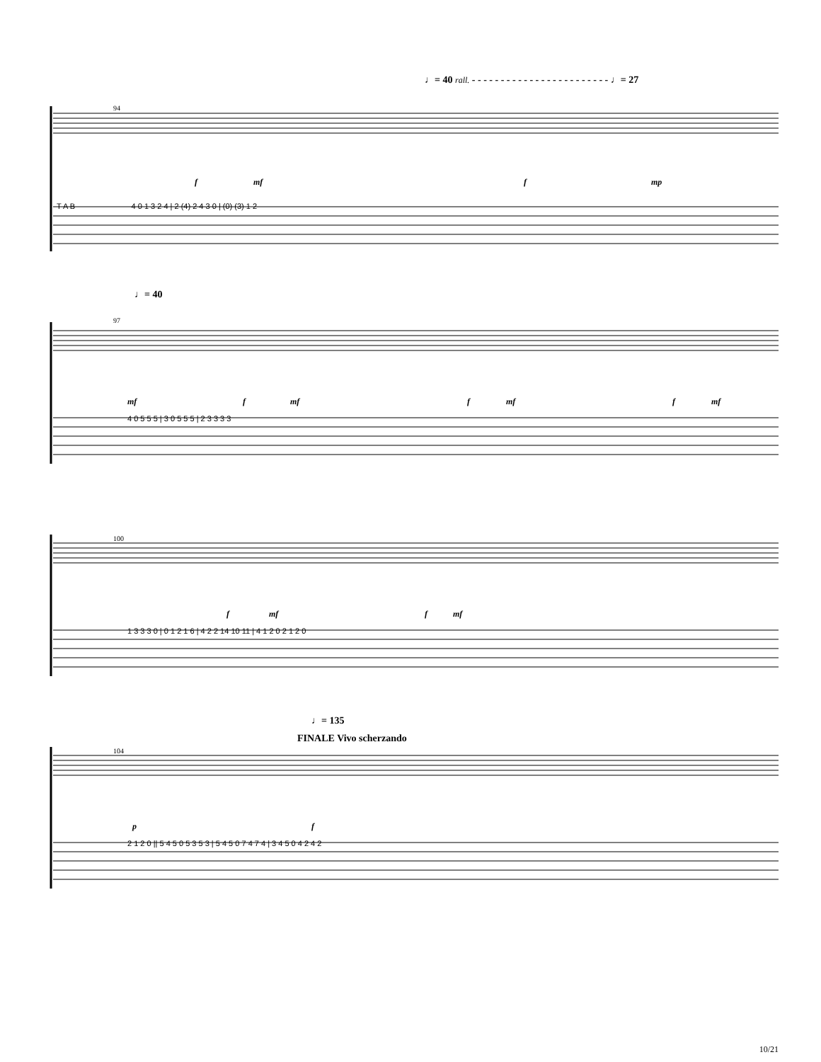♩= 40 rall. - - - - - - - - - - - - - - - - - - - - - - - - ♩= 27
94
f mf f mp
T A B 4 0 1 3 2 4 | 2 (4) 2 4 3 0 | (0) (3) 1 2
♩= 40
97
mf f mf f mf f mf
4 0 5 5 5 | 3 0 5 5 5 | 2 3 3 3 3
100
f mf f mf
1 3 3 3 0 | 0 1 2 1 6 | 4 2 2 14 10 11 | 4 1 2 0 2 1 2 0
♩= 135
FINALE Vivo scherzando
104
p f
2 1 2 0 || 5 4 5 0 5 3 5 3 | 5 4 5 0 7 4 7 4 | 3 4 5 0 4 2 4 2
10/21